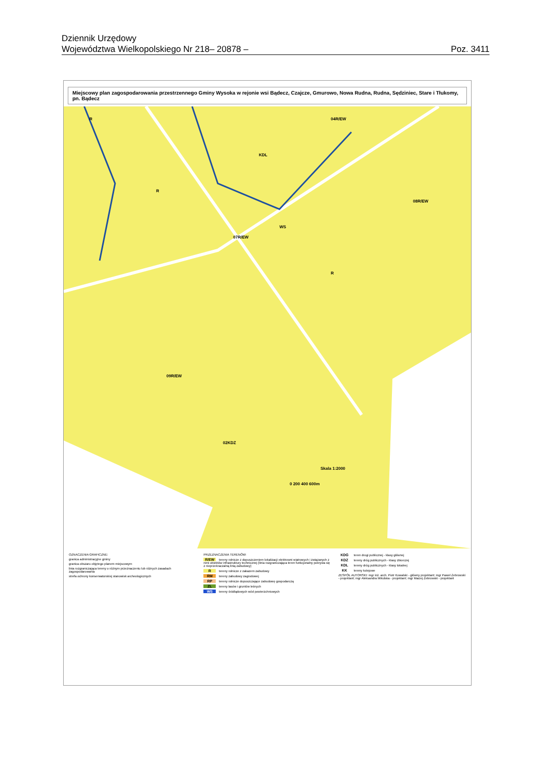Dziennik Urzędowy
Województwa Wielkopolskiego Nr 218 – 20878 – Poz. 3411
Miejscowy plan zagospodarowania przestrzennego Gminy Wysoka w rejonie wsi Bądecz, Czajcze, Gmurowo, Nowa Rudna, Rudna, Sędziniec, Stare i Tłukomy, pn. Bądecz
R
R
07R/EW
KDL
WS
04R/EW
08R/EW
02KDZ
09R/EW
R
Skala 1:2000
0 200 400 600m
OZNACZENIA GRAFICZNE:
granica administracyjne gminy
granica obszaru objętego planem miejscowym
linia rozgraniczająca tereny o różnym przeznaczeniu lub różnych zasadach zagospodarowania
strefa ochrony konserwatorskiej stanowisk archeologicznych
PRZEZNACZENIA TERENÓW:
R/EW tereny rolnicze z dopuszczeniem lokalizacji elektrowni wiatrowych i związanych z nimi obiektów infrastruktury technicznej (linia rozgraniczająca teren funkcjonalny pokrywa się z nieprzekraczalną linią zabudowy)
Rtereny rolnicze z zakazem zabudowy
RM tereny zabudowy zagrodowej
RP tereny rolnicze dopuszczające zabudowę gospodarczą
ZL tereny lasów i gruntów leśnych
WS tereny śródlądowych wód powierzchniowych
KDG teren drogi publicznej - klasy głównej
KDZ tereny dróg publicznych - klasy zbiorczej
KDL tereny dróg publicznych - klasy lokalnej
KK tereny kolejowe
ZESPÓŁ AUTORSKI: mgr inż. arch. Piotr Kowalski - główny projektant; mgr Paweł Żebrowski - projektant; mgr Aleksandra Mikulska - projektant; mgr Maciej Żebrowski - projektant